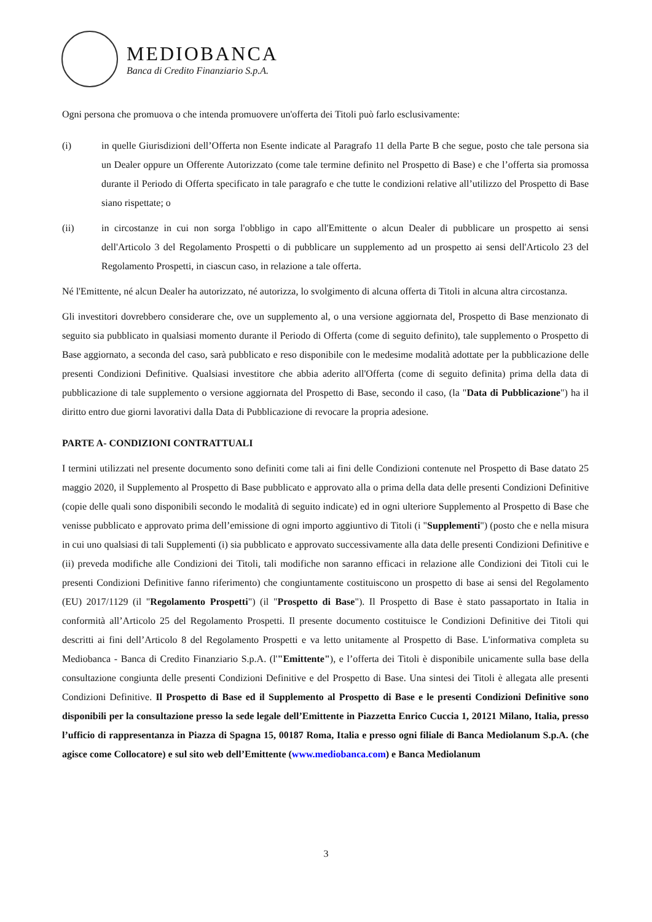MEDIOBANCA
Banca di Credito Finanziario S.p.A.
Ogni persona che promuova o che intenda promuovere un'offerta dei Titoli può farlo esclusivamente:
(i) in quelle Giurisdizioni dell’Offerta non Esente indicate al Paragrafo 11 della Parte B che segue, posto che tale persona sia un Dealer oppure un Offerente Autorizzato (come tale termine definito nel Prospetto di Base) e che l’offerta sia promossa durante il Periodo di Offerta specificato in tale paragrafo e che tutte le condizioni relative all’utilizzo del Prospetto di Base siano rispettate; o
(ii) in circostanze in cui non sorga l'obbligo in capo all'Emittente o alcun Dealer di pubblicare un prospetto ai sensi dell'Articolo 3 del Regolamento Prospetti o di pubblicare un supplemento ad un prospetto ai sensi dell'Articolo 23 del Regolamento Prospetti, in ciascun caso, in relazione a tale offerta.
Né l'Emittente, né alcun Dealer ha autorizzato, né autorizza, lo svolgimento di alcuna offerta di Titoli in alcuna altra circostanza.
Gli investitori dovrebbero considerare che, ove un supplemento al, o una versione aggiornata del, Prospetto di Base menzionato di seguito sia pubblicato in qualsiasi momento durante il Periodo di Offerta (come di seguito definito), tale supplemento o Prospetto di Base aggiornato, a seconda del caso, sarà pubblicato e reso disponibile con le medesime modalità adottate per la pubblicazione delle presenti Condizioni Definitive. Qualsiasi investitore che abbia aderito all'Offerta (come di seguito definita) prima della data di pubblicazione di tale supplemento o versione aggiornata del Prospetto di Base, secondo il caso, (la "Data di Pubblicazione") ha il diritto entro due giorni lavorativi dalla Data di Pubblicazione di revocare la propria adesione.
PARTE A- CONDIZIONI CONTRATTUALI
I termini utilizzati nel presente documento sono definiti come tali ai fini delle Condizioni contenute nel Prospetto di Base datato 25 maggio 2020, il Supplemento al Prospetto di Base pubblicato e approvato alla o prima della data delle presenti Condizioni Definitive (copie delle quali sono disponibili secondo le modalità di seguito indicate) ed in ogni ulteriore Supplemento al Prospetto di Base che venisse pubblicato e approvato prima dell’emissione di ogni importo aggiuntivo di Titoli (i "Supplementi") (posto che e nella misura in cui uno qualsiasi di tali Supplementi (i) sia pubblicato e approvato successivamente alla data delle presenti Condizioni Definitive e (ii) preveda modifiche alle Condizioni dei Titoli, tali modifiche non saranno efficaci in relazione alle Condizioni dei Titoli cui le presenti Condizioni Definitive fanno riferimento) che congiuntamente costituiscono un prospetto di base ai sensi del Regolamento (EU) 2017/1129 (il "Regolamento Prospetti") (il "Prospetto di Base"). Il Prospetto di Base è stato passaportato in Italia in conformità all’Articolo 25 del Regolamento Prospetti. Il presente documento costituisce le Condizioni Definitive dei Titoli qui descritti ai fini dell’Articolo 8 del Regolamento Prospetti e va letto unitamente al Prospetto di Base. L'informativa completa su Mediobanca - Banca di Credito Finanziario S.p.A. (l'"Emittente"), e l’offerta dei Titoli è disponibile unicamente sulla base della consultazione congiunta delle presenti Condizioni Definitive e del Prospetto di Base. Una sintesi dei Titoli è allegata alle presenti Condizioni Definitive. Il Prospetto di Base ed il Supplemento al Prospetto di Base e le presenti Condizioni Definitive sono disponibili per la consultazione presso la sede legale dell’Emittente in Piazzetta Enrico Cuccia 1, 20121 Milano, Italia, presso l’ufficio di rappresentanza in Piazza di Spagna 15, 00187 Roma, Italia e presso ogni filiale di Banca Mediolanum S.p.A. (che agisce come Collocatore) e sul sito web dell’Emittente (www.mediobanca.com) e Banca Mediolanum
3